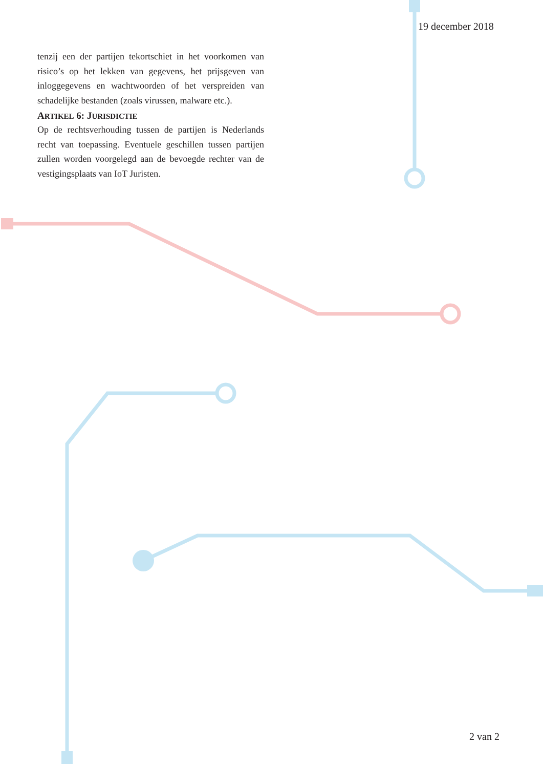19 december 2018
tenzij een der partijen tekortschiet in het voorkomen van risico’s op het lekken van gegevens, het prijsgeven van inloggegevens en wachtwoorden of het verspreiden van schadelijke bestanden (zoals virussen, malware etc.).
ARTIKEL 6: JURISDICTIE
Op de rechtsverhouding tussen de partijen is Nederlands recht van toepassing. Eventuele geschillen tussen partijen zullen worden voorgelegd aan de bevoegde rechter van de vestigingsplaats van IoT Juristen.
2 van 2